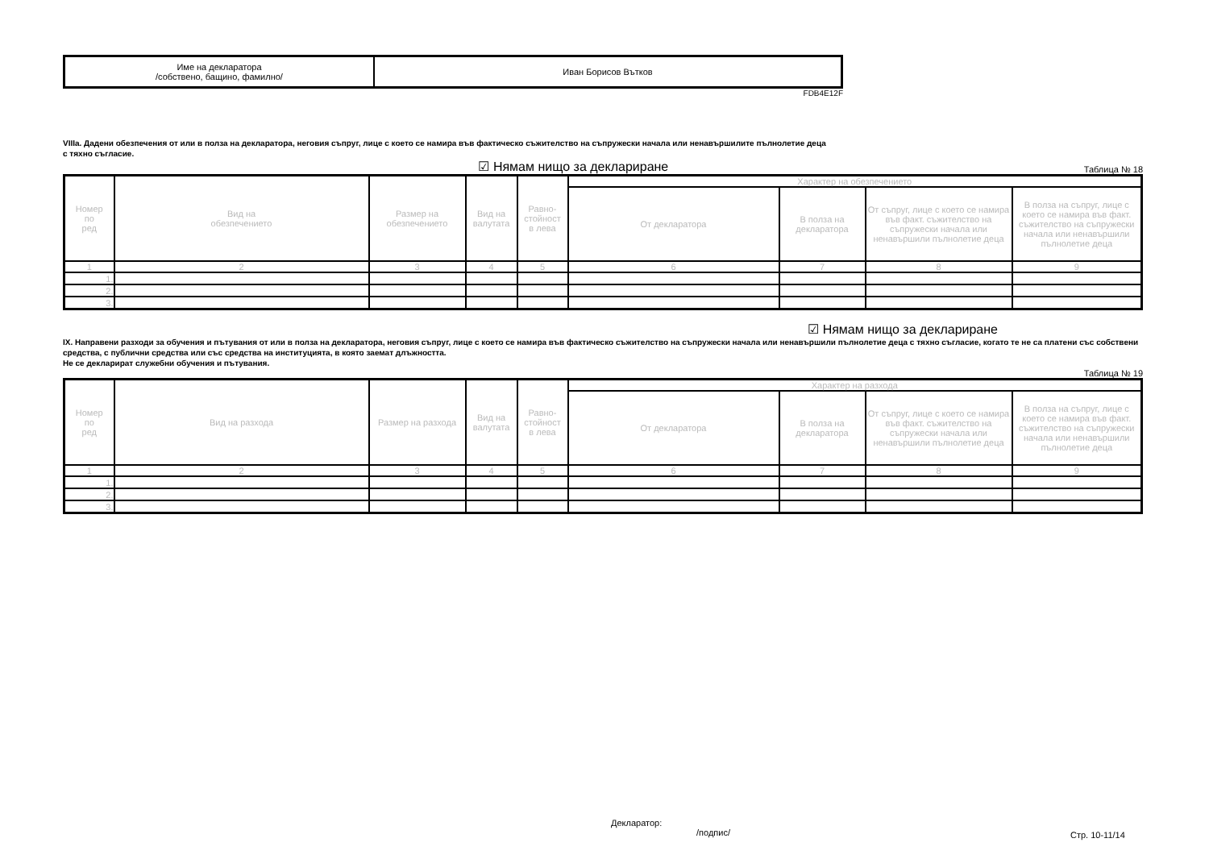| Име на декларатора /собствено, бащино, фамилно/ | Иван Борисов Вътков |
FDB4E12F
VIIIa. Дадени обезпечения от или в полза на декларатора, неговия съпруг, лице с което се намира във фактическо съжителство на съпружески начала или ненавършилите пълнолетие деца
с тяхно съгласие.
☑ Нямам нищо за деклариране Таблица № 18
| Номер по ред | Вид на обезпечението | Размер на обезпечението | Вид на валутата | Равно- стойност в лева | Характер на обезпечението | | | |
| --- | --- | --- | --- | --- | --- | --- | --- | --- |
| | | | | | От декларатора | В полза на декларатора | От съпруг, лице с което се намира във факт. съжителство на съпружески начала или ненавършили пълнолетие деца | В полза на съпруг, лице с което се намира във факт. съжителство на съпружески начала или ненавършили пълнолетие деца |
| 1 | 2 | 3 | 4 | 5 | 6 | 7 | 8 | 9 |
| 1. | | | | | | | | |
| 2. | | | | | | | | |
| 3. | | | | | | | | |
☑ Нямам нищо за деклариране
IX. Направени разходи за обучения и пътувания от или в полза на декларатора, неговия съпруг, лице с което се намира във фактическо съжителство на съпружески начала или ненавършили пълнолетие деца с тяхно съгласие, когато те не са платени със собствени средства, с публични средства или със средства на институцията, в която заемат длъжността.
Не се декларират служебни обучения и пътувания.
Таблица № 19
| Номер по ред | Вид на разхода | Размер на разхода | Вид на валутата | Равно- стойност в лева | Характер на разхода | | | |
| --- | --- | --- | --- | --- | --- | --- | --- | --- |
| | | | | | От декларатора | В полза на декларатора | От съпруг, лице с което се намира във факт. съжителство на съпружески начала или ненавършили пълнолетие деца | В полза на съпруг, лице с което се намира във факт. съжителство на съпружески начала или ненавършили пълнолетие деца |
| 1 | 2 | 3 | 4 | 5 | 6 | 7 | 8 | 9 |
| 1. | | | | | | | | |
| 2. | | | | | | | | |
| 3. | | | | | | | | |
Декларатор:
/подпис/
Стр. 10-11/14